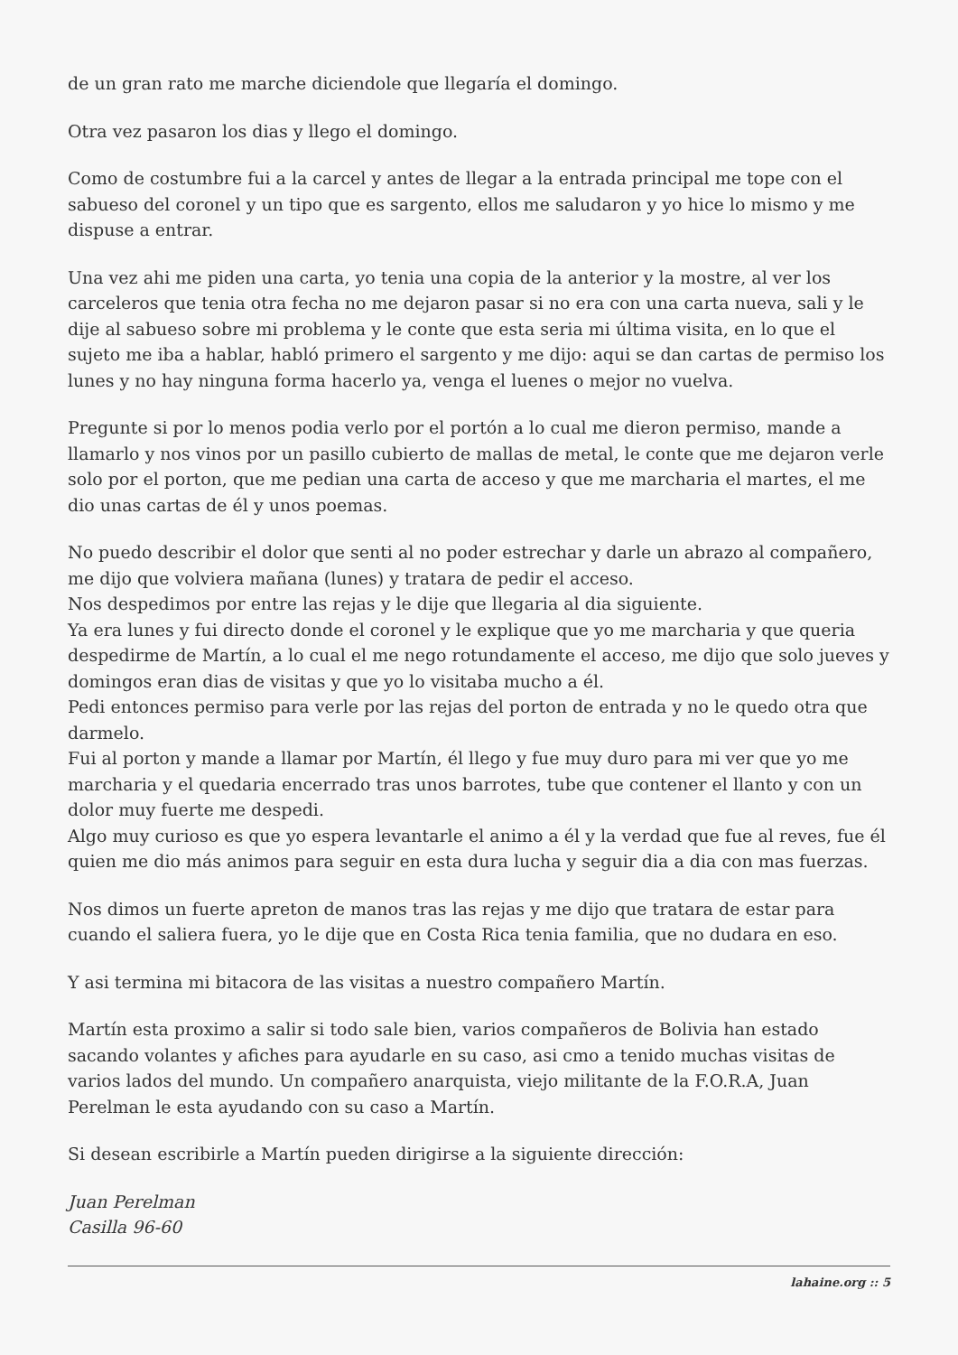de un gran rato me marche diciendole que llegaría el domingo.
Otra vez pasaron los dias y llego el domingo.
Como de costumbre fui a la carcel y antes de llegar a la entrada principal me tope con el sabueso del coronel y un tipo que es sargento, ellos me saludaron y yo hice lo mismo y me dispuse a entrar.
Una vez ahi me piden una carta, yo tenia una copia de la anterior y la mostre, al ver los carceleros que tenia otra fecha no me dejaron pasar si no era con una carta nueva, sali y le dije al sabueso sobre mi problema y le conte que esta seria mi última visita, en lo que el sujeto me iba a hablar, habló primero el sargento y me dijo: aqui se dan cartas de permiso los lunes y no hay ninguna forma hacerlo ya, venga el luenes o mejor no vuelva.
Pregunte si por lo menos podia verlo por el portón a lo cual me dieron permiso, mande a llamarlo y nos vinos por un pasillo cubierto de mallas de metal, le conte que me dejaron verle solo por el porton, que me pedian una carta de acceso y que me marcharia el martes, el me dio unas cartas de él y unos poemas.
No puedo describir el dolor que senti al no poder estrechar y darle un abrazo al compañero, me dijo que volviera mañana (lunes) y tratara de pedir el acceso.
Nos despedimos por entre las rejas y le dije que llegaria al dia siguiente.
Ya era lunes y fui directo donde el coronel y le explique que yo me marcharia y que queria despedirme de Martín, a lo cual el me nego rotundamente el acceso, me dijo que solo jueves y domingos eran dias de visitas y que yo lo visitaba mucho a él.
Pedi entonces permiso para verle por las rejas del porton de entrada y no le quedo otra que darmelo.
Fui al porton y mande a llamar por Martín, él llego y fue muy duro para mi ver que yo me marcharia y el quedaria encerrado tras unos barrotes, tube que contener el llanto y con un dolor muy fuerte me despedi.
Algo muy curioso es que yo espera levantarle el animo a él y la verdad que fue al reves, fue él quien me dio más animos para seguir en esta dura lucha y seguir dia a dia con mas fuerzas.
Nos dimos un fuerte apreton de manos tras las rejas y me dijo que tratara de estar para cuando el saliera fuera, yo le dije que en Costa Rica tenia familia, que no dudara en eso.
Y asi termina mi bitacora de las visitas a nuestro compañero Martín.
Martín esta proximo a salir si todo sale bien, varios compañeros de Bolivia han estado sacando volantes y afiches para ayudarle en su caso, asi cmo a tenido muchas visitas de varios lados del mundo. Un compañero anarquista, viejo militante de la F.O.R.A, Juan Perelman le esta ayudando con su caso a Martín.
Si desean escribirle a Martín pueden dirigirse a la siguiente dirección:
Juan Perelman
Casilla 96-60
lahaine.org :: 5